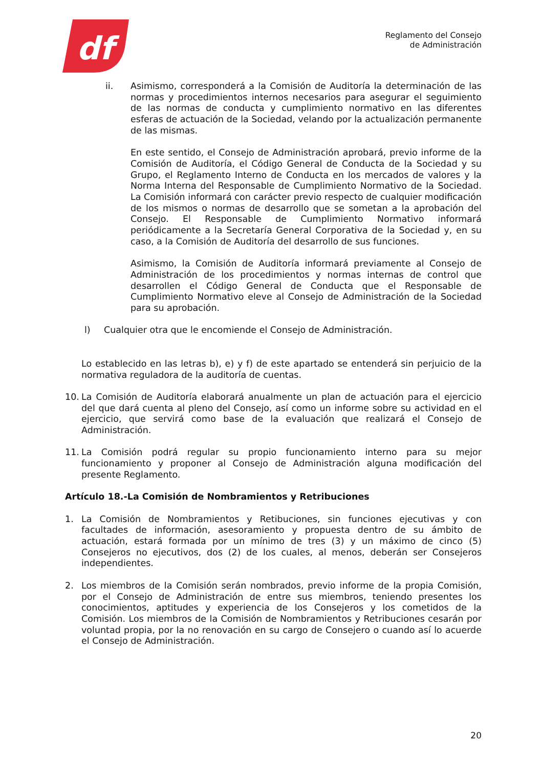df
Reglamento del Consejo
de Administración
ii. Asimismo, corresponderá a la Comisión de Auditoría la determinación de las normas y procedimientos internos necesarios para asegurar el seguimiento de las normas de conducta y cumplimiento normativo en las diferentes esferas de actuación de la Sociedad, velando por la actualización permanente de las mismas.
En este sentido, el Consejo de Administración aprobará, previo informe de la Comisión de Auditoría, el Código General de Conducta de la Sociedad y su Grupo, el Reglamento Interno de Conducta en los mercados de valores y la Norma Interna del Responsable de Cumplimiento Normativo de la Sociedad. La Comisión informará con carácter previo respecto de cualquier modificación de los mismos o normas de desarrollo que se sometan a la aprobación del Consejo. El Responsable de Cumplimiento Normativo informará periódicamente a la Secretaría General Corporativa de la Sociedad y, en su caso, a la Comisión de Auditoría del desarrollo de sus funciones.
Asimismo, la Comisión de Auditoría informará previamente al Consejo de Administración de los procedimientos y normas internas de control que desarrollen el Código General de Conducta que el Responsable de Cumplimiento Normativo eleve al Consejo de Administración de la Sociedad para su aprobación.
l) Cualquier otra que le encomiende el Consejo de Administración.
Lo establecido en las letras b), e) y f) de este apartado se entenderá sin perjuicio de la normativa reguladora de la auditoría de cuentas.
10. La Comisión de Auditoría elaborará anualmente un plan de actuación para el ejercicio del que dará cuenta al pleno del Consejo, así como un informe sobre su actividad en el ejercicio, que servirá como base de la evaluación que realizará el Consejo de Administración.
11. La Comisión podrá regular su propio funcionamiento interno para su mejor funcionamiento y proponer al Consejo de Administración alguna modificación del presente Reglamento.
Artículo 18.-La Comisión de Nombramientos y Retribuciones
1. La Comisión de Nombramientos y Retibuciones, sin funciones ejecutivas y con facultades de información, asesoramiento y propuesta dentro de su ámbito de actuación, estará formada por un mínimo de tres (3) y un máximo de cinco (5) Consejeros no ejecutivos, dos (2) de los cuales, al menos, deberán ser Consejeros independientes.
2. Los miembros de la Comisión serán nombrados, previo informe de la propia Comisión, por el Consejo de Administración de entre sus miembros, teniendo presentes los conocimientos, aptitudes y experiencia de los Consejeros y los cometidos de la Comisión. Los miembros de la Comisión de Nombramientos y Retribuciones cesarán por voluntad propia, por la no renovación en su cargo de Consejero o cuando así lo acuerde el Consejo de Administración.
20